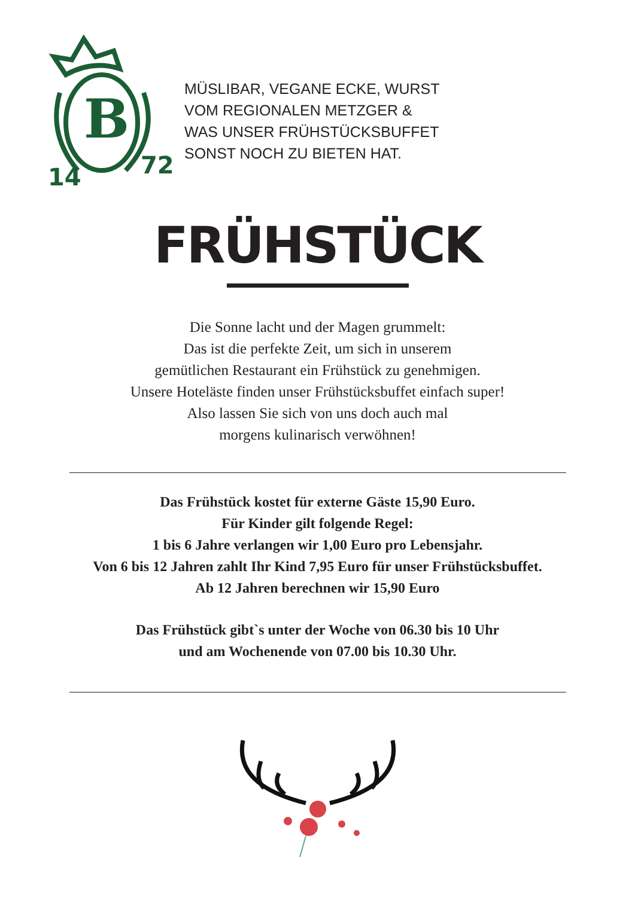B
14
72
MÜSLIBAR, VEGANE ECKE, WURST
VOM REGIONALEN METZGER &
WAS UNSER FRÜHSTÜCKSBUFFET
SONST NOCH ZU BIETEN HAT.
FRÜHSTÜCK
Die Sonne lacht und der Magen grummelt:
Das ist die perfekte Zeit, um sich in unserem
gemütlichen Restaurant ein Frühstück zu genehmigen.
Unsere Hoteläste finden unser Frühstücksbuffet einfach super!
Also lassen Sie sich von uns doch auch mal
morgens kulinarisch verwöhnen!
Das Frühstück kostet für externe Gäste 15,90 Euro.
Für Kinder gilt folgende Regel:
1 bis 6 Jahre verlangen wir 1,00 Euro pro Lebensjahr.
Von 6 bis 12 Jahren zahlt Ihr Kind 7,95 Euro für unser Frühstücksbuffet.
Ab 12 Jahren berechnen wir 15,90 Euro
Das Frühstück gibt`s unter der Woche von 06.30 bis 10 Uhr
und am Wochenende von 07.00 bis 10.30 Uhr.